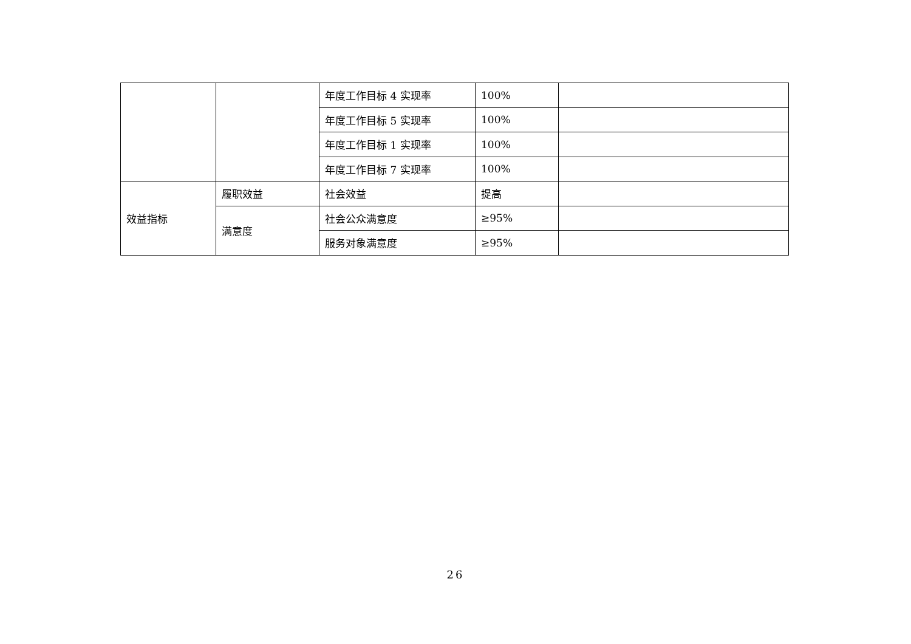| | | 年度工作目标 4 实现率 | 100% | |
| | | 年度工作目标 5 实现率 | 100% | |
| | | 年度工作目标 1 实现率 | 100% | |
| | | 年度工作目标 7 实现率 | 100% | |
| 效益指标 | 履职效益 | 社会效益 | 提高 | |
| | 满意度 | 社会公众满意度 | ≥95% | |
| | | 服务对象满意度 | ≥95% | |
26